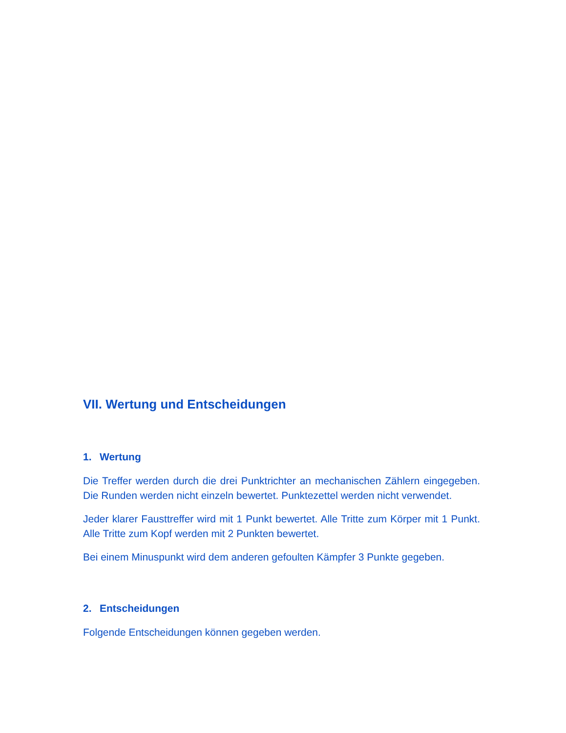VII. Wertung und Entscheidungen
1. Wertung
Die Treffer werden durch die drei Punktrichter an mechanischen Zählern eingegeben. Die Runden werden nicht einzeln bewertet. Punktezettel werden nicht verwendet.
Jeder klarer Fausttreffer wird mit 1 Punkt bewertet. Alle Tritte zum Körper mit 1 Punkt. Alle Tritte zum Kopf werden mit 2 Punkten bewertet.
Bei einem Minuspunkt wird dem anderen gefoulten Kämpfer 3 Punkte gegeben.
2. Entscheidungen
Folgende Entscheidungen können gegeben werden.